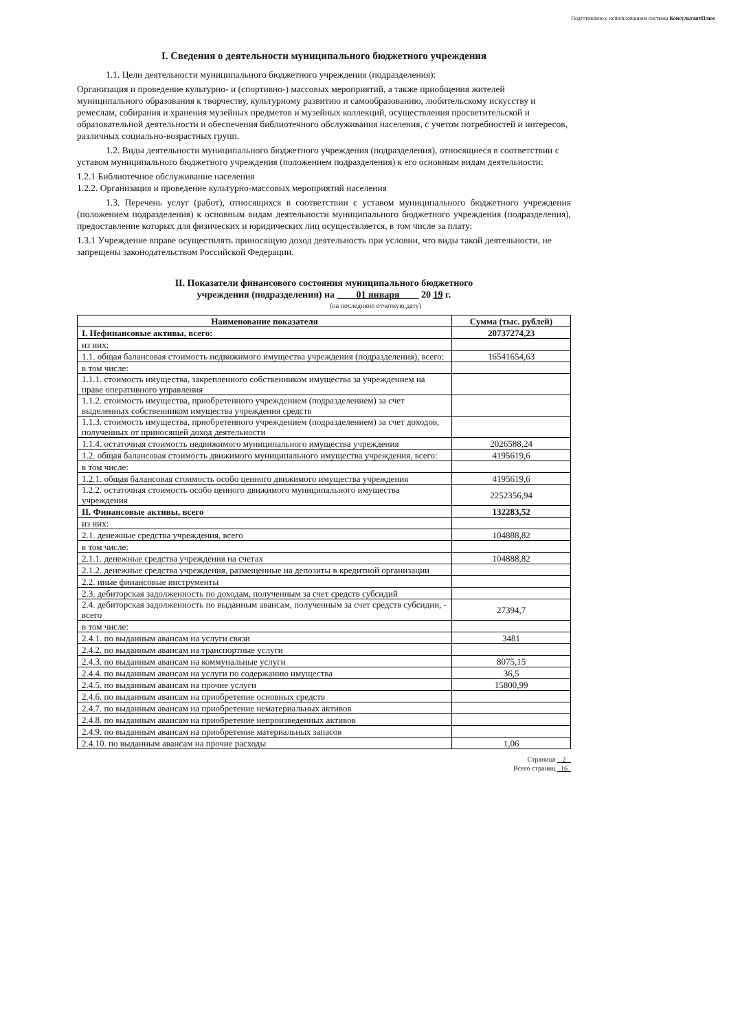Подготовлено с использованием системы КонсультантПлюс
I. Сведения о деятельности муниципального бюджетного учреждения
1.1. Цели деятельности муниципального бюджетного учреждения (подразделения):
Организация и проведение культурно- и (спортивно-) массовых мероприятий, а также приобщения жителей муниципального образования к творчеству, культурному развитию и самообразованию, любительскому искусству и ремеслам, собирания и хранения музейных предметов и музейных коллекций, осуществления просветительской и образовательной деятельности и обеспечения библиотечного обслуживания населения, с учетом потребностей и интересов, различных социально-возрастных групп.
1.2. Виды деятельности муниципального бюджетного учреждения (подразделения), относящиеся в соответствии с уставом муниципального бюджетного учреждения (положением подразделения) к его основным видам деятельности:
1.2.1 Библиотечное обслуживание населения
1.2.2. Организация и проведение культурно-массовых мероприятий населения
1.3. Перечень услуг (работ), относящихся в соответствии с уставом муниципального бюджетного учреждения (положением подразделения) к основным видам деятельности муниципального бюджетного учреждения (подразделения), предоставление которых для физических и юридических лиц осуществляется, в том числе за плату:
1.3.1 Учреждение вправе осуществлять приносящую доход деятельность при условии, что виды такой деятельности, не запрещены законодательством Российской Федерации.
II. Показатели финансового состояния муниципального бюджетного
учреждения (подразделения) на 01 января 20 19 г.
(на последнюю отчетную дату)
| Наименование показателя | Сумма (тыс. рублей) |
| --- | --- |
| I. Нефинансовые активы, всего: | 20737274,23 |
| из них: | |
| 1.1. общая балансовая стоимость недвижимого имущества учреждения (подразделения), всего: | 16541654,63 |
| в том числе: | |
| 1.1.1. стоимость имущества, закрепленного собственником имущества за учреждением на праве оперативного управления | |
| 1.1.2. стоимость имущества, приобретенного учреждением (подразделением) за счет выделенных собственником имущества учреждения средств | |
| 1.1.3. стоимость имущества, приобретенного учреждением (подразделением) за счет доходов, полученных от приносящей доход деятельности | |
| 1.1.4. остаточная стоимость недвижимого муниципального имущества учреждения | 2026588,24 |
| 1.2. общая балансовая стоимость движимого муниципального имущества учреждения, всего: | 4195619,6 |
| в том числе: | |
| 1.2.1. общая балансовая стоимость особо ценного движимого имущества учреждения | 4195619,6 |
| 1.2.2. остаточная стоимость особо ценного движимого муниципального имущества учреждения | 2252356,94 |
| II. Финансовые активы, всего | 132283,52 |
| из них: | |
| 2.1. денежные средства учреждения, всего | 104888,82 |
| в том числе: | |
| 2.1.1. денежные средства учреждения на счетах | 104888,82 |
| 2.1.2. денежные средства учреждения, размещенные на депозиты в кредитной организации | |
| 2.2. иные финансовые инструменты | |
| 2.3. дебиторская задолженность по доходам, полученным за счет средств субсидий | |
| 2.4. дебиторская задолженность по выданным авансам, полученным за счет средств субсидии, - всего | 27394,7 |
| в том числе: | |
| 2.4.1. по выданным авансам на услуги связи | 3481 |
| 2.4.2. по выданным авансам на транспортные услуги | |
| 2.4.3. по выданным авансам на коммунальные услуги | 8075,15 |
| 2.4.4. по выданным авансам на услуги по содержанию имущества | 36,5 |
| 2.4.5. по выданным авансам на прочие услуги | 15800,99 |
| 2.4.6. по выданным авансам на приобретение основных средств | |
| 2.4.7. по выданным авансам на приобретение нематериальных активов | |
| 2.4.8. по выданным авансам на приобретение непроизведенных активов | |
| 2.4.9. по выданным авансам на приобретение материальных запасов | |
| 2.4.10. по выданным авансам на прочие расходы | 1,06 |
Страница 2
Всего страниц 16